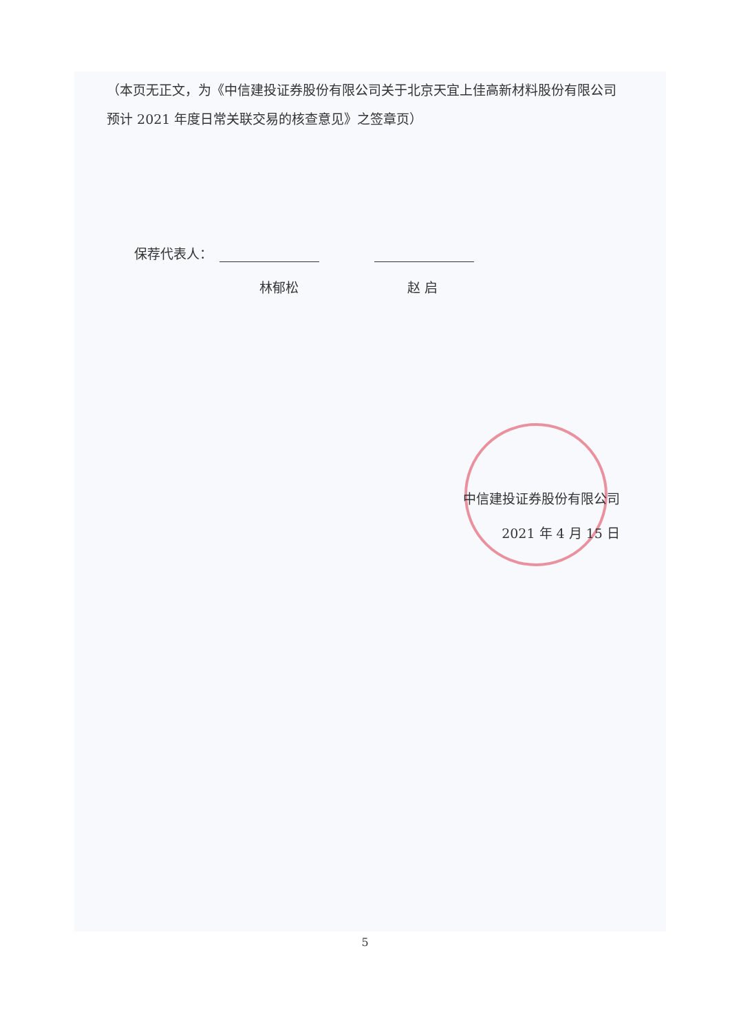（本页无正文，为《中信建投证券股份有限公司关于北京天宜上佳高新材料股份有限公司预计 2021 年度日常关联交易的核查意见》之签章页）
保荐代表人：
林郁松 赵 启
中信建投证券股份有限公司
2021 年 4 月 15 日
5